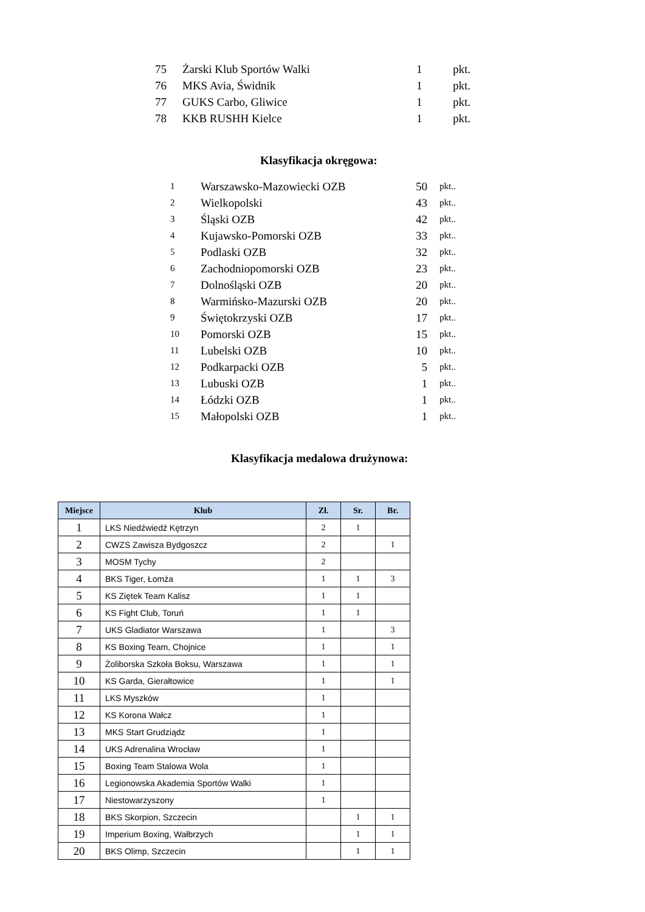| 75 | Żarski Klub Sportów Walki | 1 | pkt. |
| 76 | MKS Avia, Świdnik | 1 | pkt. |
| 77 | GUKS Carbo, Gliwice | 1 | pkt. |
| 78 | KKB RUSHH Kielce | 1 | pkt. |
Klasyfikacja okręgowa:
| 1 | Warszawsko-Mazowiecki OZB | 50 | pkt.. |
| 2 | Wielkopolski | 43 | pkt.. |
| 3 | Śląski OZB | 42 | pkt.. |
| 4 | Kujawsko-Pomorski OZB | 33 | pkt.. |
| 5 | Podlaski OZB | 32 | pkt.. |
| 6 | Zachodniopomorski OZB | 23 | pkt.. |
| 7 | Dolnośląski OZB | 20 | pkt.. |
| 8 | Warmińsko-Mazurski OZB | 20 | pkt.. |
| 9 | Świętokrzyski OZB | 17 | pkt.. |
| 10 | Pomorski OZB | 15 | pkt.. |
| 11 | Lubelski OZB | 10 | pkt.. |
| 12 | Podkarpacki OZB | 5 | pkt.. |
| 13 | Lubuski OZB | 1 | pkt.. |
| 14 | Łódzki OZB | 1 | pkt.. |
| 15 | Małopolski OZB | 1 | pkt.. |
Klasyfikacja medalowa drużynowa:
| Miejsce | Klub | Zł. | Sr. | Br. |
| --- | --- | --- | --- | --- |
| 1 | LKS Niedźwiedź Kętrzyn | 2 | 1 | |
| 2 | CWZS Zawisza Bydgoszcz | 2 | | 1 |
| 3 | MOSM Tychy | 2 | | |
| 4 | BKS Tiger, Łomża | 1 | 1 | 3 |
| 5 | KS Ziętek Team Kalisz | 1 | 1 | |
| 6 | KS Fight Club, Toruń | 1 | 1 | |
| 7 | UKS Gladiator Warszawa | 1 | | 3 |
| 8 | KS Boxing Team, Chojnice | 1 | | 1 |
| 9 | Żoliborska Szkoła Boksu, Warszawa | 1 | | 1 |
| 10 | KS Garda, Gierałtowice | 1 | | 1 |
| 11 | LKS Myszków | 1 | | |
| 12 | KS Korona Wałcz | 1 | | |
| 13 | MKS Start Grudziądz | 1 | | |
| 14 | UKS Adrenalina Wrocław | 1 | | |
| 15 | Boxing Team Stalowa Wola | 1 | | |
| 16 | Legionowska Akademia Sportów Walki | 1 | | |
| 17 | Niestowarzyszony | 1 | | |
| 18 | BKS Skorpion, Szczecin | | 1 | 1 |
| 19 | Imperium Boxing, Wałbrzych | | 1 | 1 |
| 20 | BKS Olimp, Szczecin | | 1 | 1 |